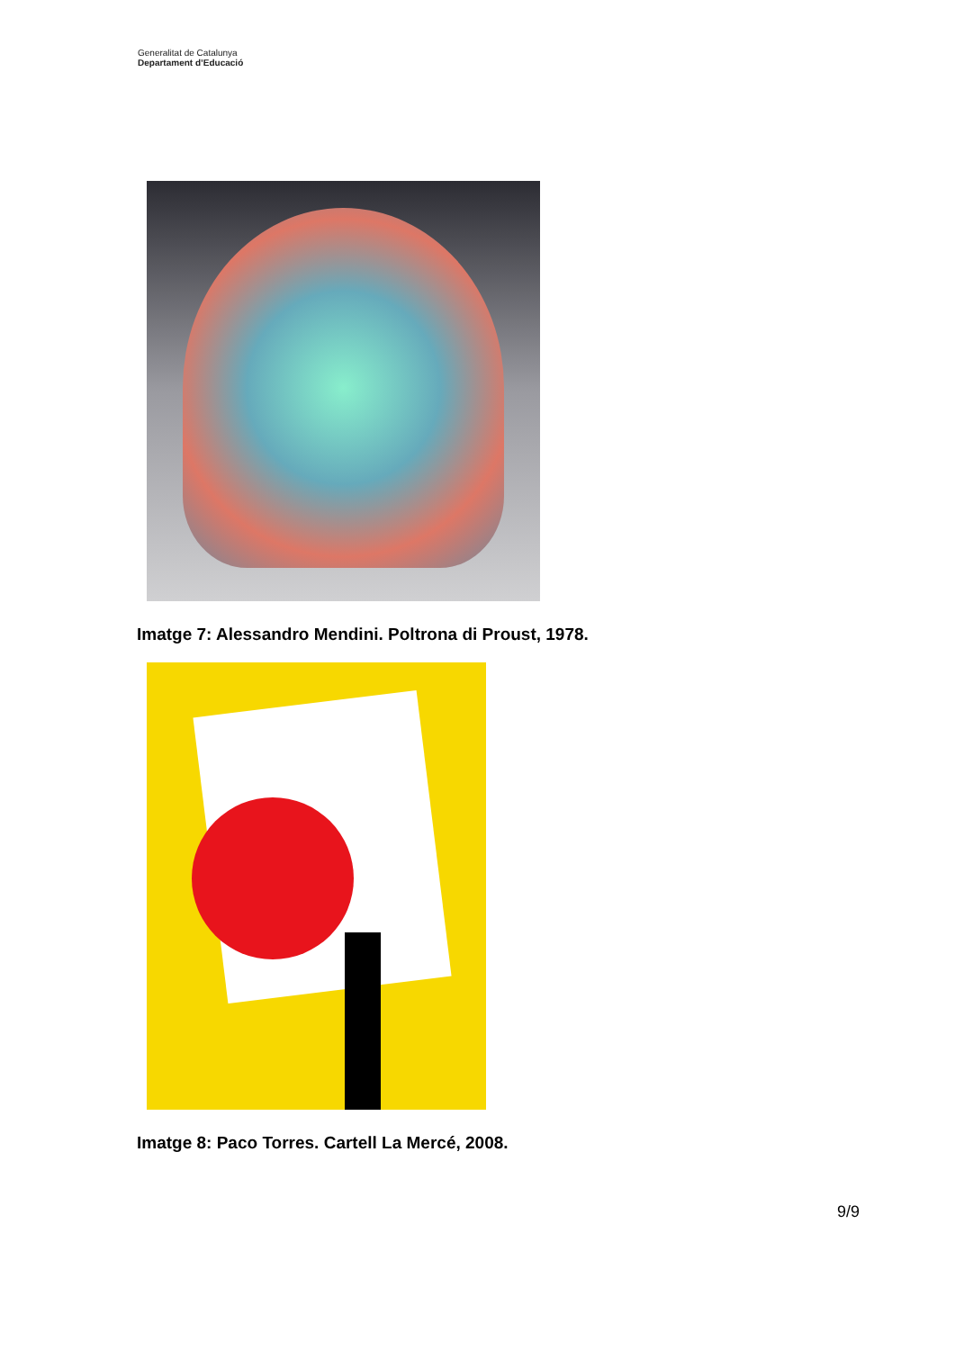Generalitat de Catalunya
Departament d’Educació
Imatge 7: Alessandro Mendini. Poltrona di Proust, 1978.
Imatge 8: Paco Torres. Cartell La Mercé, 2008.
9/9